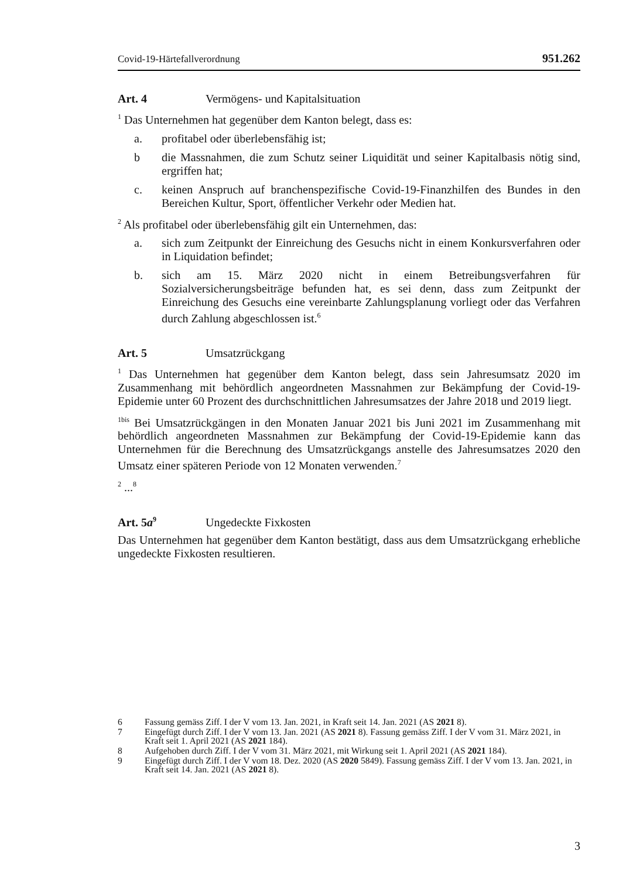Covid-19-Härtefallverordnung 951.262
Art. 4 Vermögens- und Kapitalsituation
<sup>1</sup> Das Unternehmen hat gegenüber dem Kanton belegt, dass es:
a. profitabel oder überlebensfähig ist;
b die Massnahmen, die zum Schutz seiner Liquidität und seiner Kapitalbasis nötig sind, ergriffen hat;
c. keinen Anspruch auf branchenspezifische Covid-19-Finanzhilfen des Bundes in den Bereichen Kultur, Sport, öffentlicher Verkehr oder Medien hat.
<sup>2</sup> Als profitabel oder überlebensfähig gilt ein Unternehmen, das:
a. sich zum Zeitpunkt der Einreichung des Gesuchs nicht in einem Konkursverfahren oder in Liquidation befindet;
b. sich am 15. März 2020 nicht in einem Betreibungsverfahren für Sozialversicherungsbeiträge befunden hat, es sei denn, dass zum Zeitpunkt der Einreichung des Gesuchs eine vereinbarte Zahlungsplanung vorliegt oder das Verfahren durch Zahlung abgeschlossen ist.<sup>6</sup>
Art. 5 Umsatzrückgang
<sup>1</sup> Das Unternehmen hat gegenüber dem Kanton belegt, dass sein Jahresumsatz 2020 im Zusammenhang mit behördlich angeordneten Massnahmen zur Bekämpfung der Covid-19-Epidemie unter 60 Prozent des durchschnittlichen Jahresumsatzes der Jahre 2018 und 2019 liegt.
<sup>1bis</sup> Bei Umsatzrückgängen in den Monaten Januar 2021 bis Juni 2021 im Zusammenhang mit behördlich angeordneten Massnahmen zur Bekämpfung der Covid-19-Epidemie kann das Unternehmen für die Berechnung des Umsatzrückgangs anstelle des Jahresumsatzes 2020 den Umsatz einer späteren Periode von 12 Monaten verwenden.<sup>7</sup>
<sup>2</sup> ...<sup>8</sup>
Art. 5a<sup>9</sup> Ungedeckte Fixkosten
Das Unternehmen hat gegenüber dem Kanton bestätigt, dass aus dem Umsatzrückgang erhebliche ungedeckte Fixkosten resultieren.
6 Fassung gemäss Ziff. I der V vom 13. Jan. 2021, in Kraft seit 14. Jan. 2021 (AS 2021 8).
7 Eingefügt durch Ziff. I der V vom 13. Jan. 2021 (AS 2021 8). Fassung gemäss Ziff. I der V vom 31. März 2021, in Kraft seit 1. April 2021 (AS 2021 184).
8 Aufgehoben durch Ziff. I der V vom 31. März 2021, mit Wirkung seit 1. April 2021 (AS 2021 184).
9 Eingefügt durch Ziff. I der V vom 18. Dez. 2020 (AS 2020 5849). Fassung gemäss Ziff. I der V vom 13. Jan. 2021, in Kraft seit 14. Jan. 2021 (AS 2021 8).
3